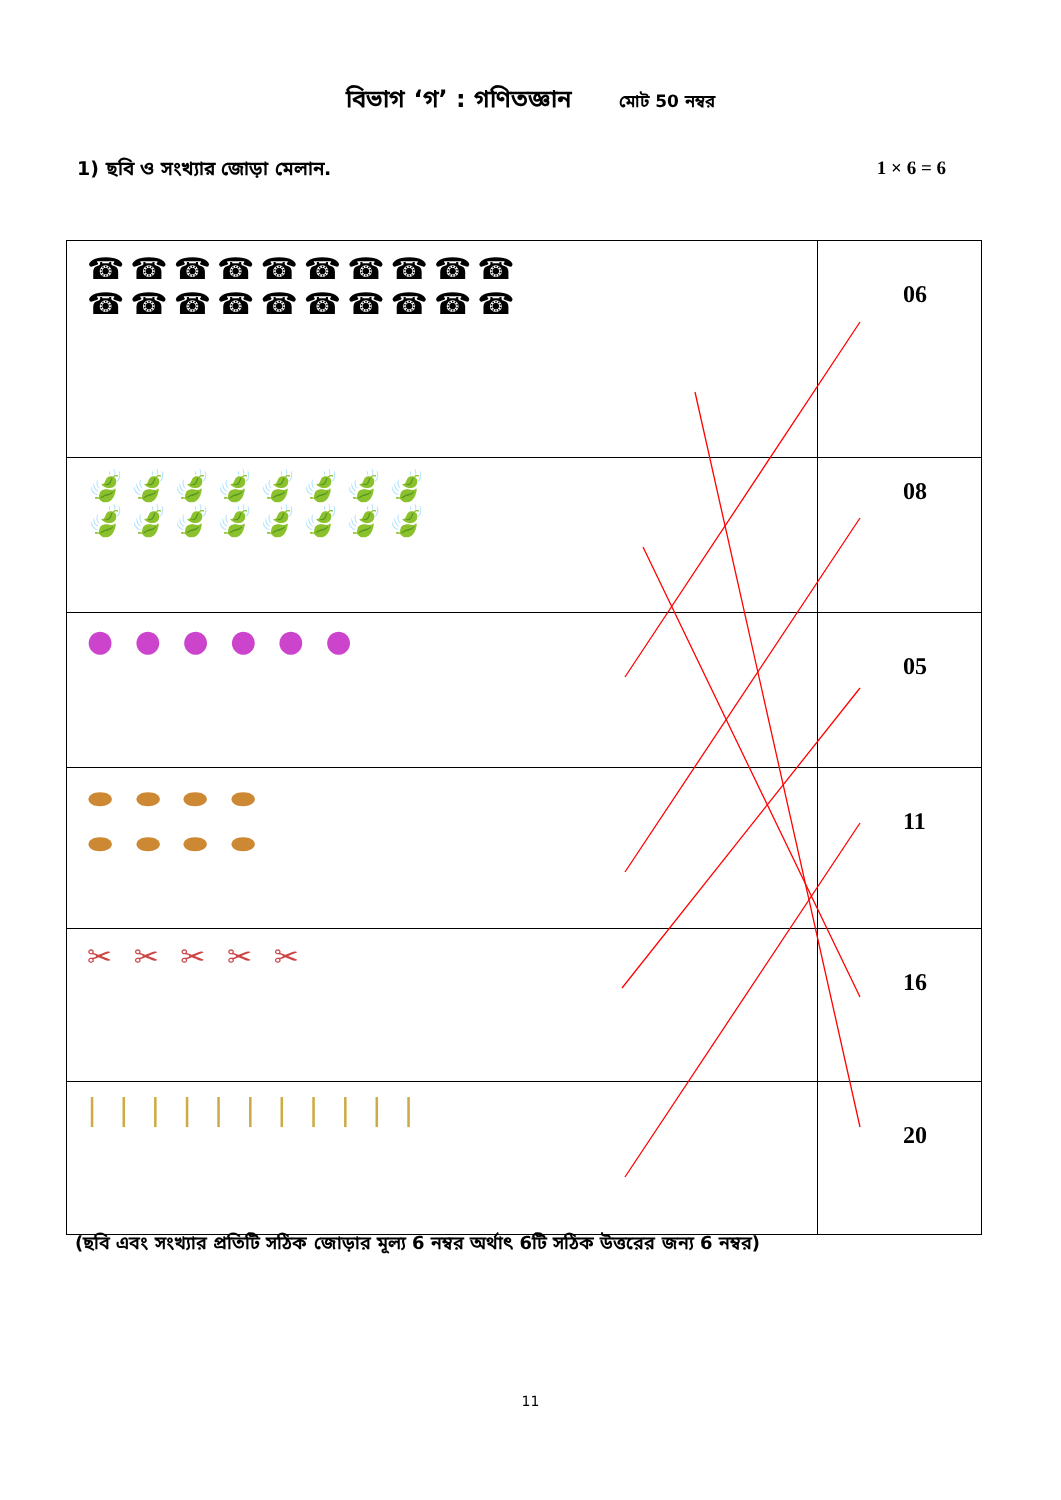বিভাগ ‘গ’ : গণিতজ্ঞান মোট 50 নম্বর
1) ছবি ও সংখ্যার জোড়া মেলান. 1 × 6 = 6
| ☎☎☎☎☎☎☎☎☎☎ ☎☎☎☎☎☎☎☎☎☎ | 06 |
| 🍃🍃🍃🍃🍃🍃🍃🍃 🍃🍃🍃🍃🍃🍃🍃🍃 | 08 |
| ● ● ● ● ● ● | 05 |
| ⬬ ⬬ ⬬ ⬬ ⬬ ⬬ ⬬ ⬬ | 11 |
| ✂ ✂ ✂ ✂ ✂ | 16 |
| / / / / / / / / / / / | 20 |
(ছবি এবং সংখ্যার প্রতিটি সঠিক জোড়ার মূল্য 6 নম্বর অর্থাৎ 6টি সঠিক উত্তরের জন্য 6 নম্বর)
11